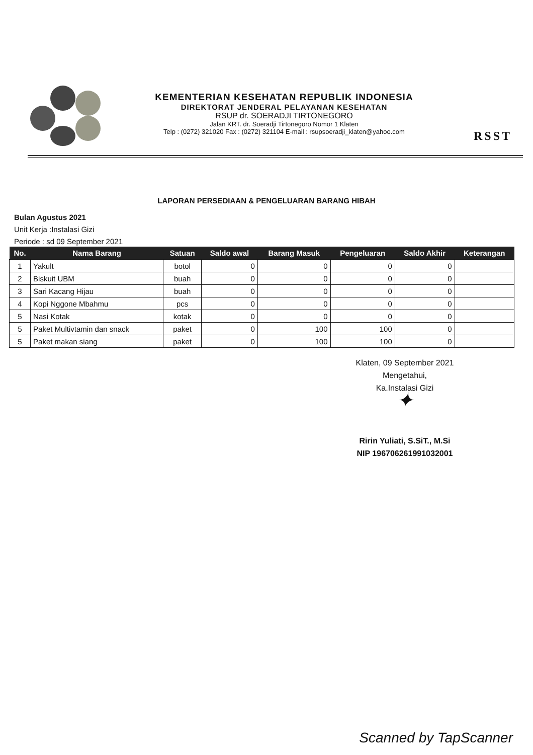KEMENTERIAN KESEHATAN REPUBLIK INDONESIA
DIREKTORAT JENDERAL PELAYANAN KESEHATAN
RSUP dr. SOERADJI TIRTONEGORO
Jalan KRT. dr. Soeradji Tirtonegoro Nomor 1 Klaten
Telp : (0272) 321020 Fax : (0272) 321104 E-mail : rsupsoeradji_klaten@yahoo.com
RSST
LAPORAN PERSEDIAAN & PENGELUARAN BARANG HIBAH
Bulan Agustus 2021
Unit Kerja :Instalasi Gizi
Periode : sd 09 September 2021
| No. | Nama Barang | Satuan | Saldo awal | Barang Masuk | Pengeluaran | Saldo Akhir | Keterangan |
| --- | --- | --- | --- | --- | --- | --- | --- |
| 1 | Yakult | botol | 0 | 0 | 0 | 0 | |
| 2 | Biskuit UBM | buah | 0 | 0 | 0 | 0 | |
| 3 | Sari Kacang Hijau | buah | 0 | 0 | 0 | 0 | |
| 4 | Kopi Nggone Mbahmu | pcs | 0 | 0 | 0 | 0 | |
| 5 | Nasi Kotak | kotak | 0 | 0 | 0 | 0 | |
| 5 | Paket Multivtamin dan snack | paket | 0 | 100 | 100 | 0 | |
| 5 | Paket makan siang | paket | 0 | 100 | 100 | 0 | |
Klaten, 09 September 2021
Mengetahui,
Ka.Instalasi Gizi
✦
Ririn Yuliati, S.SiT., M.Si
NIP 196706261991032001
Scanned by TapScanner